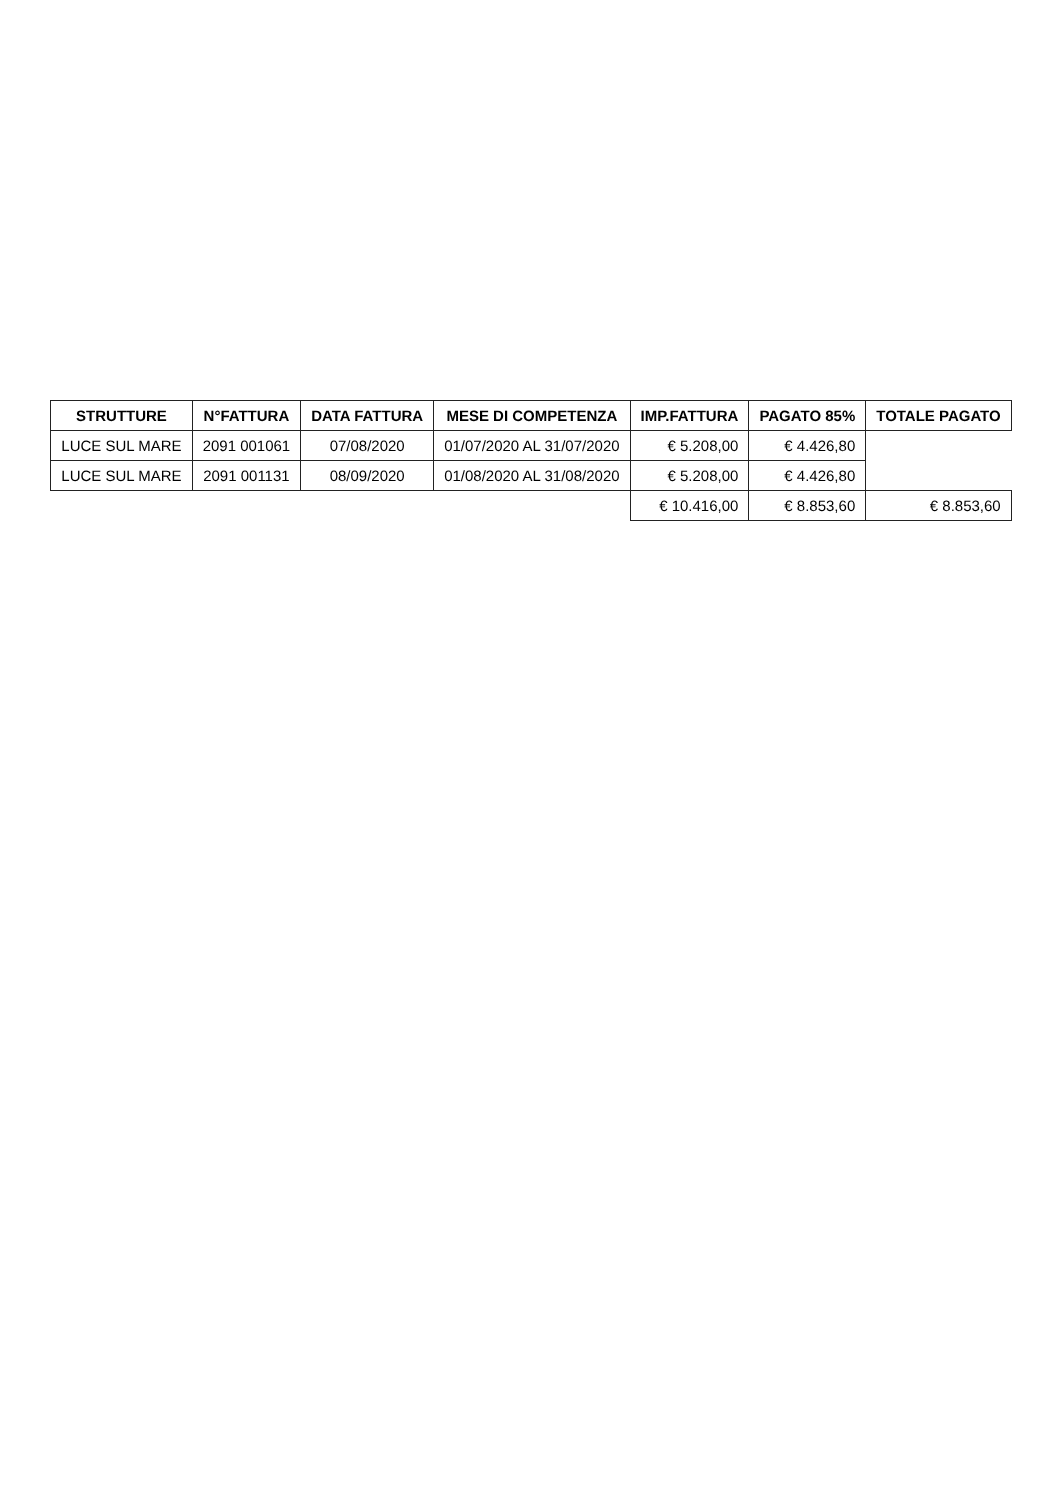| STRUTTURE | N°FATTURA | DATA FATTURA | MESE DI COMPETENZA | IMP.FATTURA | PAGATO 85% | TOTALE PAGATO |
| --- | --- | --- | --- | --- | --- | --- |
| LUCE SUL MARE | 2091 001061 | 07/08/2020 | 01/07/2020 AL 31/07/2020 | € 5.208,00 | € 4.426,80 | |
| LUCE SUL MARE | 2091 001131 | 08/09/2020 | 01/08/2020 AL 31/08/2020 | € 5.208,00 | € 4.426,80 | |
| | | | | € 10.416,00 | € 8.853,60 | € 8.853,60 |